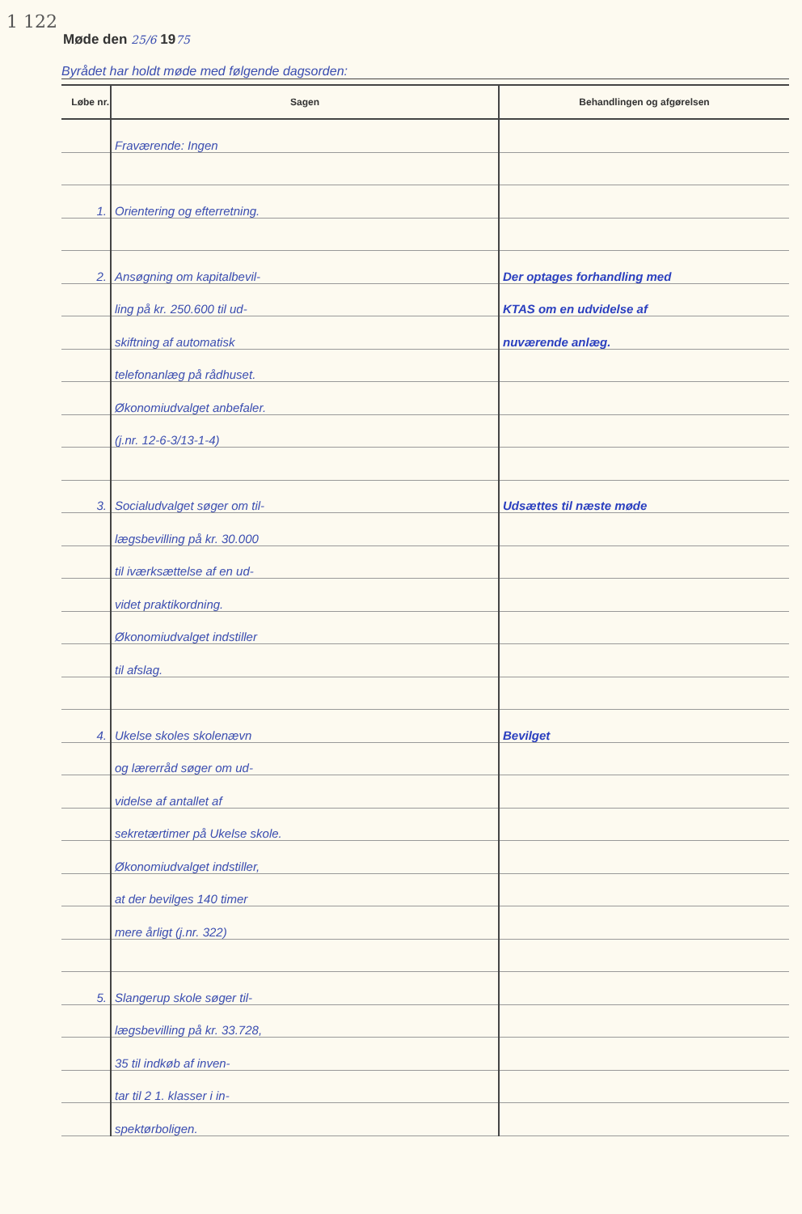1 122
Møde den 25/6 1975
Byrådet har holdt møde med følgende dagsorden:
| Løbe nr. | Sagen | Behandlingen og afgørelsen |
| --- | --- | --- |
| | Fraværende: Ingen | |
| 1. | Orientering og efterretning. | |
| 2. | Ansøgning om kapitalbevil- | Der optages forhandling med |
| | ling på kr. 250.600 til ud- | KTAS om en udvidelse af |
| | skiftning af automatisk | nuværende anlæg. |
| | telefonanlæg på rådhuset. | |
| | Økonomiudvalget anbefaler. | |
| | (j.nr. 12-6-3/13-1-4) | |
| 3. | Socialudvalget søger om til- | Udsættes til næste møde |
| | lægsbevilling på kr. 30.000 | |
| | til iværksættelse af en ud- | |
| | videt praktikordning. | |
| | Økonomiudvalget indstiller | |
| | til afslag. | |
| 4. | Ukelse skoles skolenævn | Bevilget |
| | og lærerråd søger om ud- | |
| | videlse af antallet af | |
| | sekretærtimer på Ukelse skole. | |
| | Økonomiudvalget indstiller, | |
| | at der bevilges 140 timer | |
| | mere årligt (j.nr. 322) | |
| 5. | Slangerup skole søger til- | |
| | lægsbevilling på kr. 33.728, | |
| | 35 til indkøb af inven- | |
| | tar til 2 1. klasser i in- | |
| | spektørboligen. | |